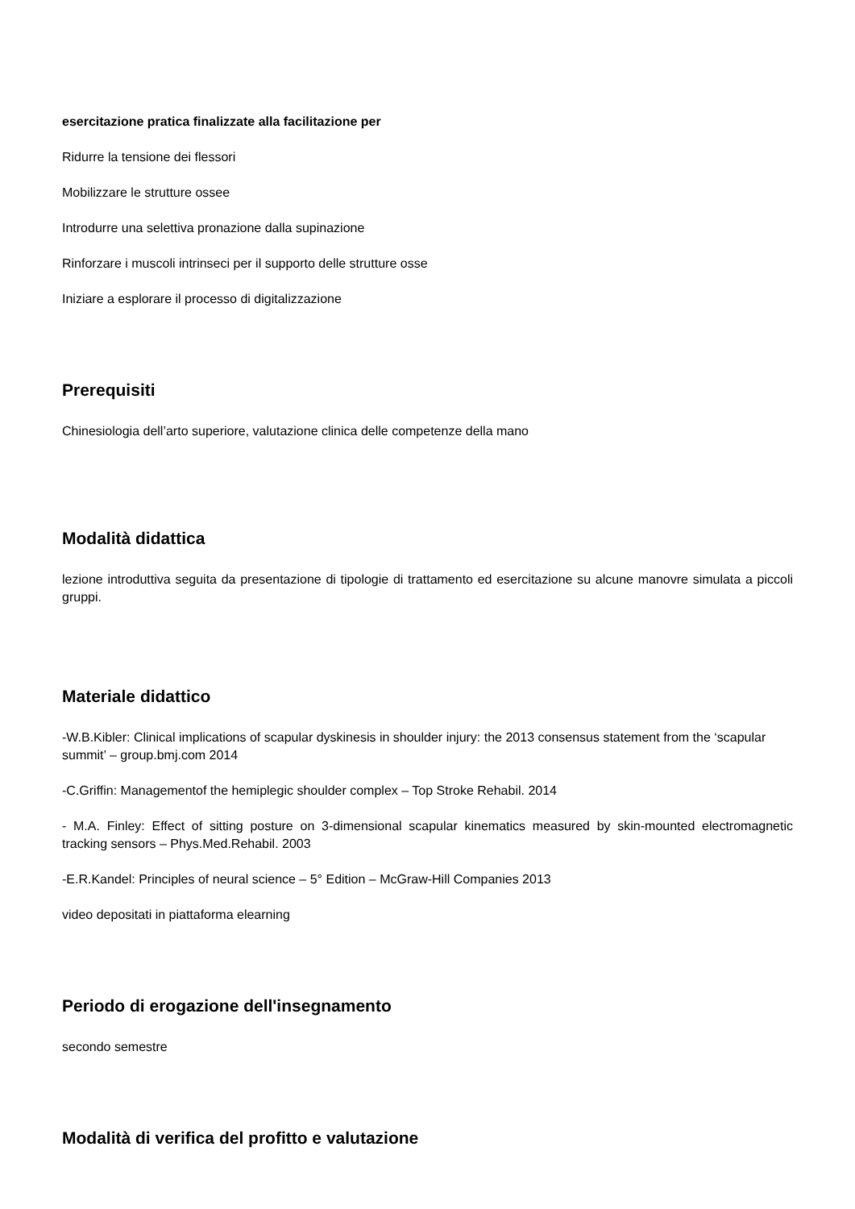esercitazione pratica finalizzate alla facilitazione per
Ridurre la tensione dei flessori
Mobilizzare le strutture ossee
Introdurre una selettiva pronazione dalla supinazione
Rinforzare i muscoli intrinseci per il supporto delle strutture osse
Iniziare a esplorare il processo di digitalizzazione
Prerequisiti
Chinesiologia dell’arto superiore, valutazione clinica delle competenze della mano
Modalità didattica
lezione introduttiva seguita da presentazione di tipologie di trattamento ed esercitazione su alcune manovre simulata a piccoli gruppi.
Materiale didattico
-W.B.Kibler: Clinical implications of scapular dyskinesis in shoulder injury: the 2013 consensus statement from the ‘scapular summit’ – group.bmj.com 2014
-C.Griffin: Managementof the hemiplegic shoulder complex – Top Stroke Rehabil. 2014
- M.A. Finley: Effect of sitting posture on 3-dimensional scapular kinematics measured by skin-mounted electromagnetic tracking sensors – Phys.Med.Rehabil. 2003
-E.R.Kandel: Principles of neural science – 5° Edition – McGraw-Hill Companies 2013
video depositati in piattaforma elearning
Periodo di erogazione dell'insegnamento
secondo semestre
Modalità di verifica del profitto e valutazione